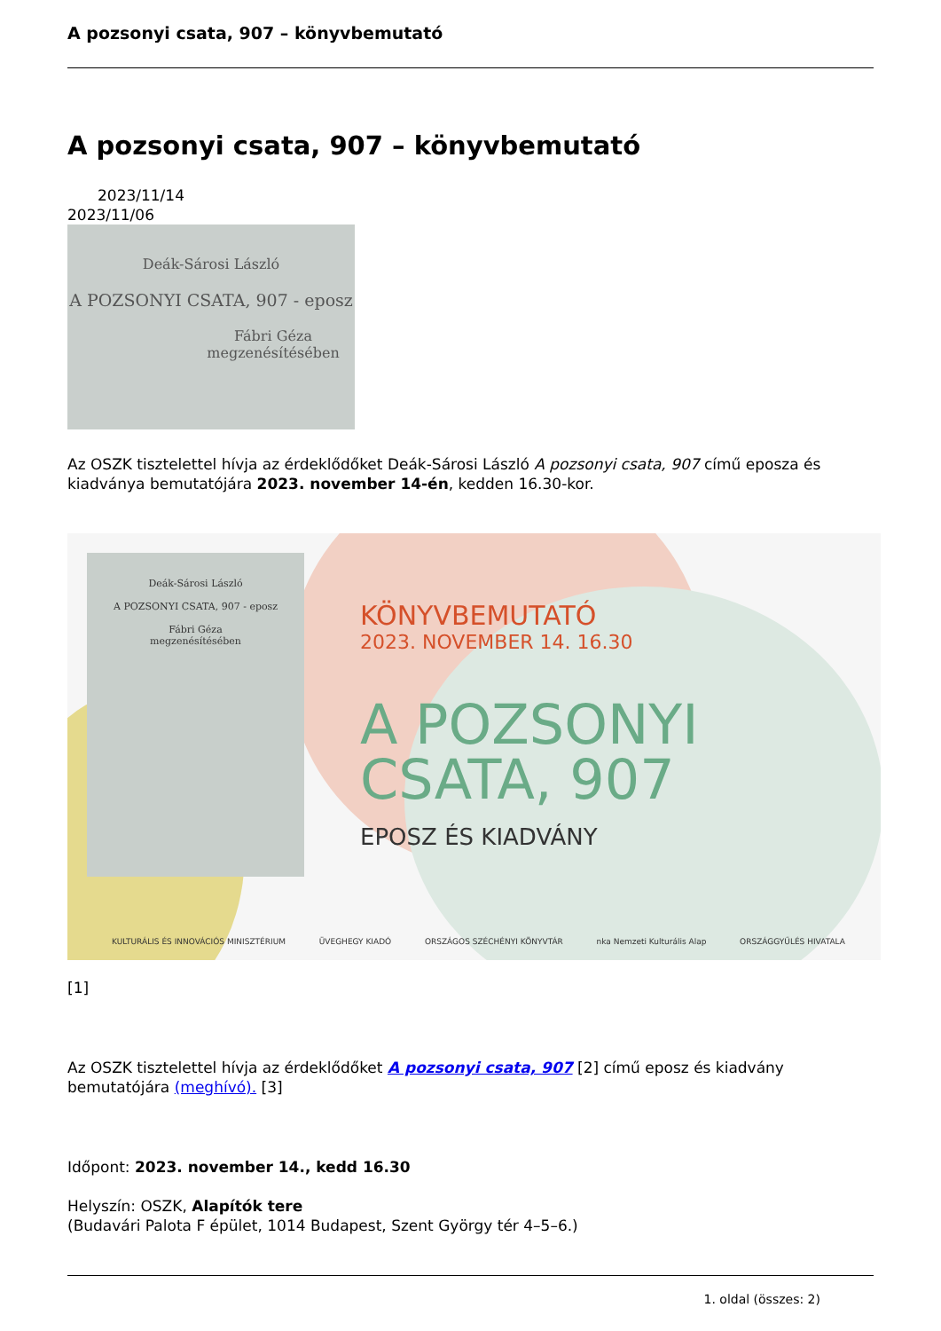A pozsonyi csata, 907 – könyvbemutató
A pozsonyi csata, 907 – könyvbemutató
2023/11/14
2023/11/06
Deák-Sárosi László
A POZSONYI CSATA, 907 - eposz
Fábri Géza
megzenésítésében
Az OSZK tisztelettel hívja az érdeklődőket Deák-Sárosi László A pozsonyi csata, 907 című eposza és kiadványa bemutatójára 2023. november 14-én, kedden 16.30-kor.
Deák-Sárosi László
A POZSONYI CSATA, 907 - eposz
Fábri Géza
megzenésítésében
KÖNYVBEMUTATÓ
2023. NOVEMBER 14. 16.30
A POZSONYI
CSATA, 907
EPOSZ ÉS KIADVÁNY
KULTURÁLIS ÉS INNOVÁCIÓS MINISZTÉRIUM ÜVEGHEGY KIADÓ ORSZÁGOS SZÉCHÉNYI KÖNYVTÁR nka Nemzeti Kulturális Alap ORSZÁGGYŰLÉS HIVATALA
[1]
Az OSZK tisztelettel hívja az érdeklődőket A pozsonyi csata, 907 [2] című eposz és kiadvány bemutatójára (meghívó). [3]
Időpont: 2023. november 14., kedd 16.30
Helyszín: OSZK, Alapítók tere
(Budavári Palota F épület, 1014 Budapest, Szent György tér 4–5–6.)
1. oldal (összes: 2)